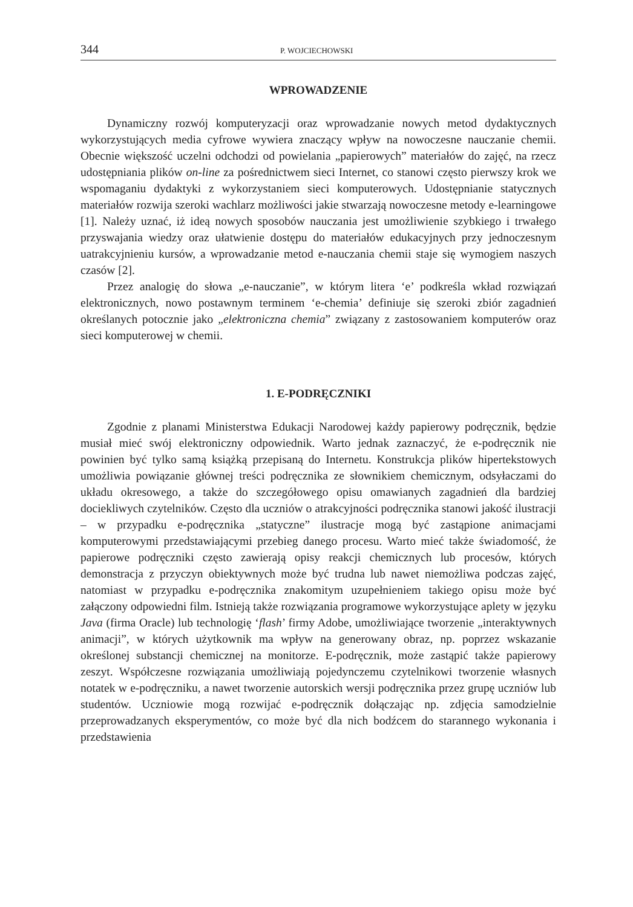344 P. WOJCIECHOWSKI
WPROWADZENIE
Dynamiczny rozwój komputeryzacji oraz wprowadzanie nowych metod dydaktycznych wykorzystujących media cyfrowe wywiera znaczący wpływ na nowoczesne nauczanie chemii. Obecnie większość uczelni odchodzi od powielania „papierowych” materiałów do zajęć, na rzecz udostępniania plików on-line za pośrednictwem sieci Internet, co stanowi często pierwszy krok we wspomaganiu dydaktyki z wykorzystaniem sieci komputerowych. Udostępnianie statycznych materiałów rozwija szeroki wachlarz możliwości jakie stwarzają nowoczesne metody e-learningowe [1]. Należy uznać, iż ideą nowych sposobów nauczania jest umożliwienie szybkiego i trwałego przyswajania wiedzy oraz ułatwienie dostępu do materiałów edukacyjnych przy jednoczesnym uatrakcyjnieniu kursów, a wprowadzanie metod e-nauczania chemii staje się wymogiem naszych czasów [2].
Przez analogię do słowa „e-nauczanie”, w którym litera ‘e’ podkreśla wkład rozwiązań elektronicznych, nowo postawnym terminem ‘e-chemia’ definiuje się szeroki zbiór zagadnień określanych potocznie jako „elektroniczna chemia” związany z zastosowaniem komputerów oraz sieci komputerowej w chemii.
1. E-PODRĘCZNIKI
Zgodnie z planami Ministerstwa Edukacji Narodowej każdy papierowy podręcznik, będzie musiał mieć swój elektroniczny odpowiednik. Warto jednak zaznaczyć, że e-podręcznik nie powinien być tylko samą książką przepisaną do Internetu. Konstrukcja plików hipertekstowych umożliwia powiązanie głównej treści podręcznika ze słownikiem chemicznym, odsyłaczami do układu okresowego, a także do szczegółowego opisu omawianych zagadnień dla bardziej dociekliwych czytelników. Często dla uczniów o atrakcyjności podręcznika stanowi jakość ilustracji – w przypadku e-podręcznika „statyczne” ilustracje mogą być zastąpione animacjami komputerowymi przedstawiającymi przebieg danego procesu. Warto mieć także świadomość, że papierowe podręczniki często zawierają opisy reakcji chemicznych lub procesów, których demonstracja z przyczyn obiektywnych może być trudna lub nawet niemożliwa podczas zajęć, natomiast w przypadku e-podręcznika znakomitym uzupełnieniem takiego opisu może być załączony odpowiedni film. Istnieją także rozwiązania programowe wykorzystujące aplety w języku Java (firma Oracle) lub technologię ‘flash’ firmy Adobe, umożliwiające tworzenie „interaktywnych animacji”, w których użytkownik ma wpływ na generowany obraz, np. poprzez wskazanie określonej substancji chemicznej na monitorze. E-podręcznik, może zastąpić także papierowy zeszyt. Współczesne rozwiązania umożliwiają pojedynczemu czytelnikowi tworzenie własnych notatek w e-podręczniku, a nawet tworzenie autorskich wersji podręcznika przez grupę uczniów lub studentów. Uczniowie mogą rozwijać e-podręcznik dołączając np. zdjęcia samodzielnie przeprowadzanych eksperymentów, co może być dla nich bodźcem do starannego wykonania i przedstawienia